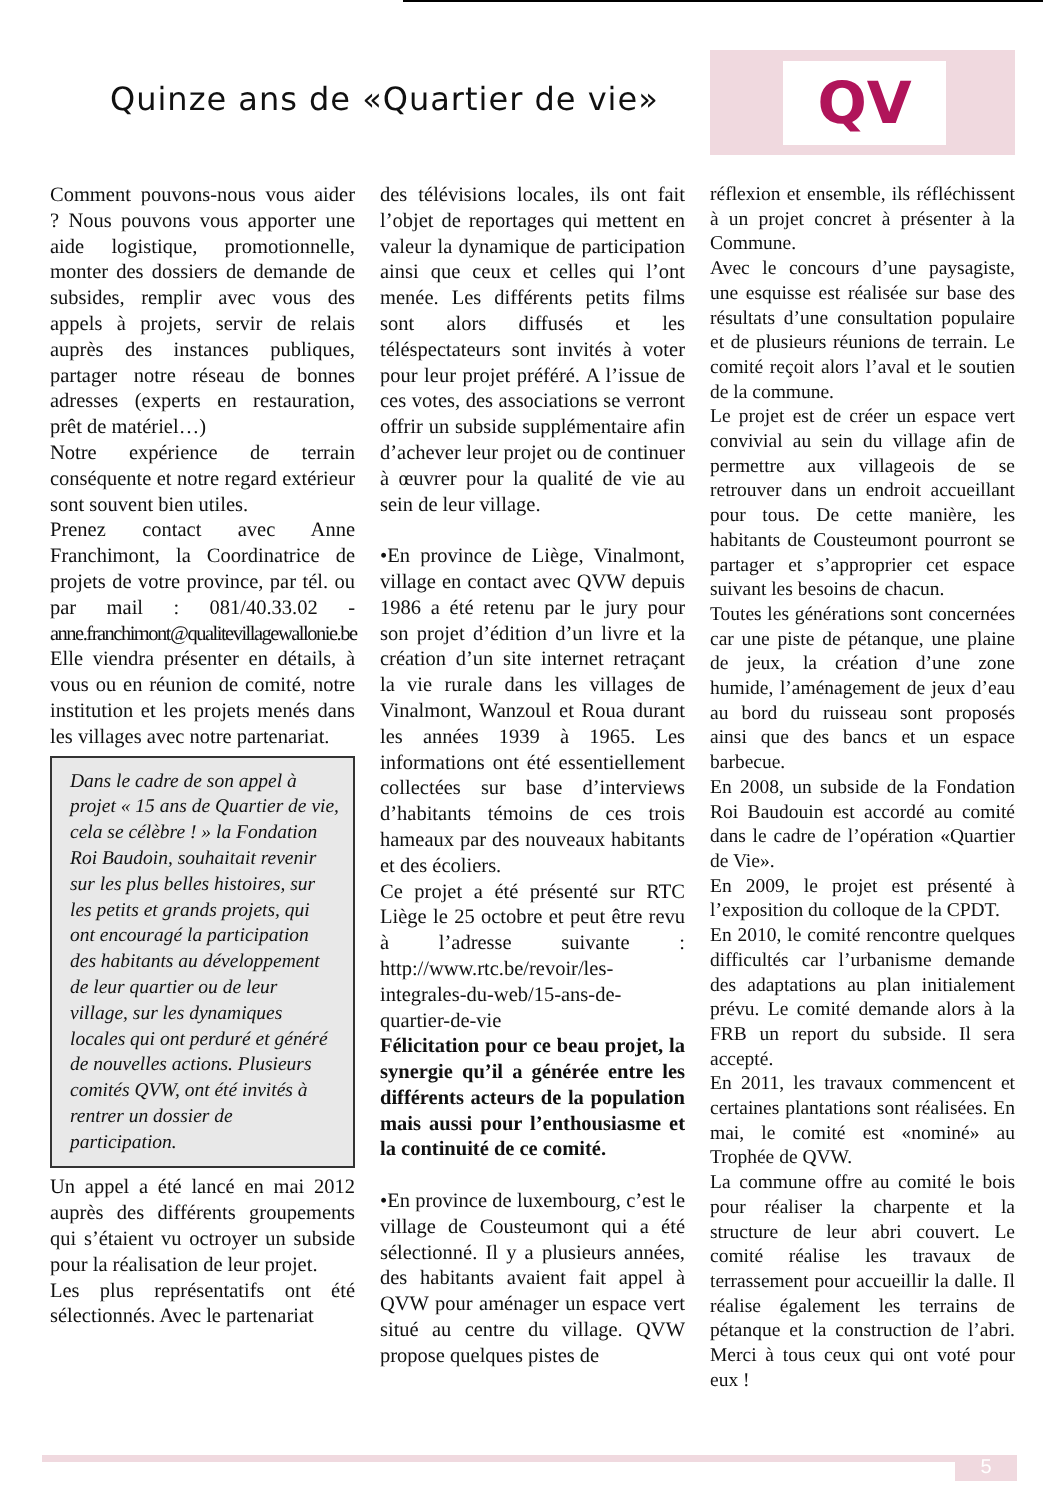Quinze ans de «Quartier de vie»
QV
Comment pouvons-nous vous aider ? Nous pouvons vous apporter une aide logistique, promotionnelle, monter des dossiers de demande de subsides, remplir avec vous des appels à projets, servir de relais auprès des instances publiques, partager notre réseau de bonnes adresses (experts en restauration, prêt de matériel…)
Notre expérience de terrain conséquente et notre regard extérieur sont souvent bien utiles.
Prenez contact avec Anne Franchimont, la Coordinatrice de projets de votre province, par tél. ou par mail : 081/40.33.02 - anne.franchimont@qualitevillagewallonie.be
Elle viendra présenter en détails, à vous ou en réunion de comité, notre institution et les projets menés dans les villages avec notre partenariat.
Dans le cadre de son appel à projet « 15 ans de Quartier de vie, cela se célèbre ! » la Fondation Roi Baudoin, souhaitait revenir sur les plus belles histoires, sur les petits et grands projets, qui ont encouragé la participation des habitants au développement de leur quartier ou de leur village, sur les dynamiques locales qui ont perduré et généré de nouvelles actions. Plusieurs comités QVW, ont été invités à rentrer un dossier de participation.
Un appel a été lancé en mai 2012 auprès des différents groupements qui s’étaient vu octroyer un subside pour la réalisation de leur projet.
Les plus représentatifs ont été sélectionnés. Avec le partenariat
des télévisions locales, ils ont fait l’objet de reportages qui mettent en valeur la dynamique de participation ainsi que ceux et celles qui l’ont menée. Les différents petits films sont alors diffusés et les téléspectateurs sont invités à voter pour leur projet préféré. A l’issue de ces votes, des associations se verront offrir un subside supplémentaire afin d’achever leur projet ou de continuer à œuvrer pour la qualité de vie au sein de leur village.
•En province de Liège, Vinalmont, village en contact avec QVW depuis 1986 a été retenu par le jury pour son projet d’édition d’un livre et la création d’un site internet retraçant la vie rurale dans les villages de Vinalmont, Wanzoul et Roua durant les années 1939 à 1965. Les informations ont été essentiellement collectées sur base d’interviews d’habitants témoins de ces trois hameaux par des nouveaux habitants et des écoliers.
Ce projet a été présenté sur RTC Liège le 25 octobre et peut être revu à l’adresse suivante : http://www.rtc.be/revoir/les-integrales-du-web/15-ans-de-quartier-de-vie
Félicitation pour ce beau projet, la synergie qu’il a générée entre les différents acteurs de la population mais aussi pour l’enthousiasme et la continuité de ce comité.
•En province de luxembourg, c’est le village de Cousteumont qui a été sélectionné. Il y a plusieurs années, des habitants avaient fait appel à QVW pour aménager un espace vert situé au centre du village. QVW propose quelques pistes de
réflexion et ensemble, ils réfléchissent à un projet concret à présenter à la Commune.
Avec le concours d’une paysagiste, une esquisse est réalisée sur base des résultats d’une consultation populaire et de plusieurs réunions de terrain. Le comité reçoit alors l’aval et le soutien de la commune.
Le projet est de créer un espace vert convivial au sein du village afin de permettre aux villageois de se retrouver dans un endroit accueillant pour tous. De cette manière, les habitants de Cousteumont pourront se partager et s’approprier cet espace suivant les besoins de chacun.
Toutes les générations sont concernées car une piste de pétanque, une plaine de jeux, la création d’une zone humide, l’aménagement de jeux d’eau au bord du ruisseau sont proposés ainsi que des bancs et un espace barbecue.
En 2008, un subside de la Fondation Roi Baudouin est accordé au comité dans le cadre de l’opération «Quartier de Vie».
En 2009, le projet est présenté à l’exposition du colloque de la CPDT.
En 2010, le comité rencontre quelques difficultés car l’urbanisme demande des adaptations au plan initialement prévu. Le comité demande alors à la FRB un report du subside. Il sera accepté.
En 2011, les travaux commencent et certaines plantations sont réalisées. En mai, le comité est «nominé» au Trophée de QVW.
La commune offre au comité le bois pour réaliser la charpente et la structure de leur abri couvert. Le comité réalise les travaux de terrassement pour accueillir la dalle. Il réalise également les terrains de pétanque et la construction de l’abri. Merci à tous ceux qui ont voté pour eux !
5